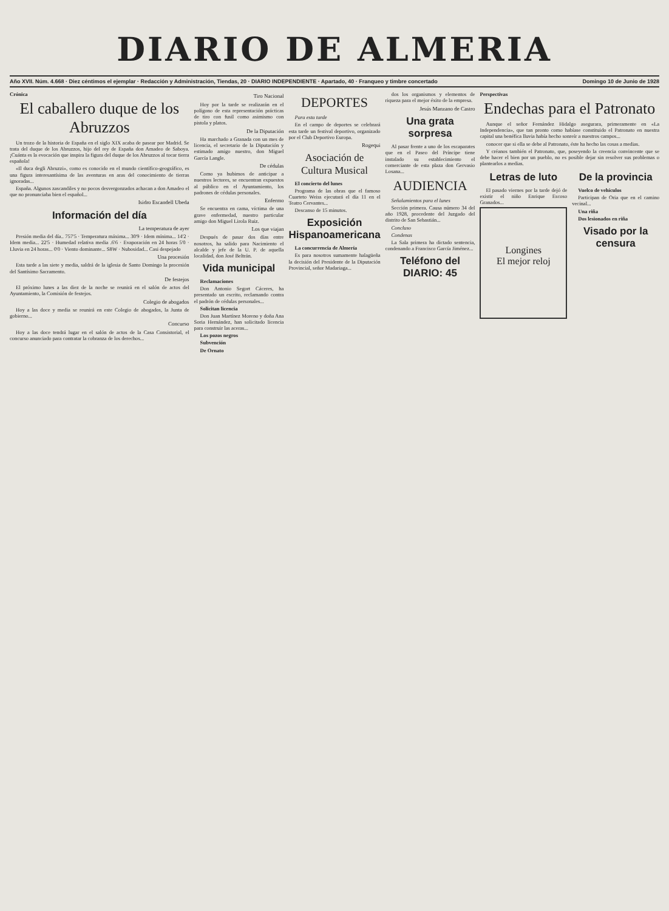DIARIO DE ALMERIA
Año XVII. Núm. 4.668 · Diez céntimos el ejemplar · Redacción y Administración, Tiendas, 20 · DIARIO INDEPENDIENTE · Apartado, 40 · Franqueo y timbre concertado Domingo 10 de Junio de 1928
Crónica
El caballero duque de los Abruzzos
Un trozo de la historia de España en el siglo XIX acaba de pasear por Madrid. Se trata del duque de los Abruzzos, hijo del rey de España don Amadeo de Saboya. ¡Cuánta es la evocación que inspira la figura del duque de los Abruzzos al tocar tierra española!
«Il duca degli Abruzzi», como es conocido en el mundo científico-geográfico, es una figura interesantísima de las aventuras en aras del conocimiento de tierras ignoradas...
España. Algunos zascandiles y no pocos desvergonzados achacan a don Amadeo el que no pronunciaba bien el español...
Isidro Escandell Ubeda
Información del día
La temperatura de ayer
Presión media del día.. 757'5 · Temperatura máxima... 30'9 · Idem mínima... 14'2 · Idem media... 22'5 · Humedad relativa media .6'6 · Evaporación en 24 horas 5'0 · Lluvia en 24 horas... 0'0 · Viento dominante... S8W · Nubosidad... Casi despejado
Una procesión
Esta tarde a las siete y media, saldrá de la iglesia de Santo Domingo la procesión del Santísimo Sacramento.
De festejos
El próximo lunes a las diez de la noche se reunirá en el salón de actos del Ayuntamiento, la Comisión de festejos.
Colegio de abogados
Hoy a las doce y media se reunirá en este Colegio de abogados, la Junta de gobierno...
Concurso
Hoy a las doce tendrá lugar en el salón de actos de la Casa Consistorial, el concurso anunciado para contratar la cobranza de los derechos...
Tiro Nacional
Hoy por la tarde se realizarán en el polígono de esta representación prácticas de tiro con fusil como asimismo con pistola y platos.
De la Diputación
Ha marchado a Granada con un mes de licencia, el secretario de la Diputación y estimado amigo nuestro, don Miguel García Langle.
De cédulas
Como ya hubimos de anticipar a nuestros lectores, se encuentran expuestos al público en el Ayuntamiento, los padrones de cédulas personales.
Enfermo
Se encuentra en cama, víctima de una grave enfermedad, nuestro particular amigo don Miguel Lirola Ruiz.
Los que viajan
Después de pasar dos días entre nosotros, ha salido para Nacimiento el alcalde y jefe de la U. P. de aquella localidad, don José Beltrán.
Vida municipal
Reclamaciones
Don Antonio Segort Cáceres, ha presentado un escrito, reclamando contra el padrón de cédulas personales...
Solicitan licencia
Don Juan Martínez Moreno y doña Ana Soria Hernández, han solicitado licencia para construir las aceras...
Los pozos negros
Subvención
De Ornato
DEPORTES
Para esta tarde
En el campo de deportes se celebrará esta tarde un festival deportivo, organizado por el Club Deportivo Europa.
Rogequi
Asociación de Cultura Musical
El concierto del lunes
Programa de las obras que el famoso Cuarteto Weiss ejecutará el día 11 en el Teatro Cervantes...
Descanso de 15 minutos.
Exposición Hispanoamericana
La concurrencia de Almería
Es para nosotros sumamente halagüeña la decisión del Presidente de la Diputación Provincial, señor Madariaga...
dos los organismos y elementos de riqueza para el mejor éxito de la empresa.
Jesús Manzano de Castro
Una grata sorpresa
Al pasar frente a uno de los escaparates que en el Paseo del Príncipe tiene instalado su establecimiento el comerciante de esta plaza don Gervasio Losana...
AUDIENCIA
Señalamientos para el lunes
Sección primera. Causa número 34 del año 1928, procedente del Juzgado del distrito de San Sebastián...
Concluso
Condenas
La Sala primera ha dictado sentencia, condenando a Francisco García Jiménez...
Teléfono del DIARIO: 45
Perspectivas
Endechas para el Patronato
Aunque el señor Fernández Hidalgo asegurara, primeramente en «La Independencia», que tan pronto como habíase constituido el Patronato en nuestra capital una benéfica lluvia había hecho sonreír a nuestros campos...
conocer que si ella se debe al Patronato, éste ha hecho las cosas a medias.
Y créanos también el Patronato, que, poseyendo la creencia convincente que se debe hacer el bien por un pueblo, no es posible dejar sin resolver sus problemas o plantearlos a medias.
Letras de luto
El pasado viernes por la tarde dejó de existir el niño Enrique Escoso Granados...
Longines
El mejor reloj
De la provincia
Vuelco de vehículos
Participan de Oria que en el camino vecinal...
Una riña
Dos lesionados en riña
Visado por la censura